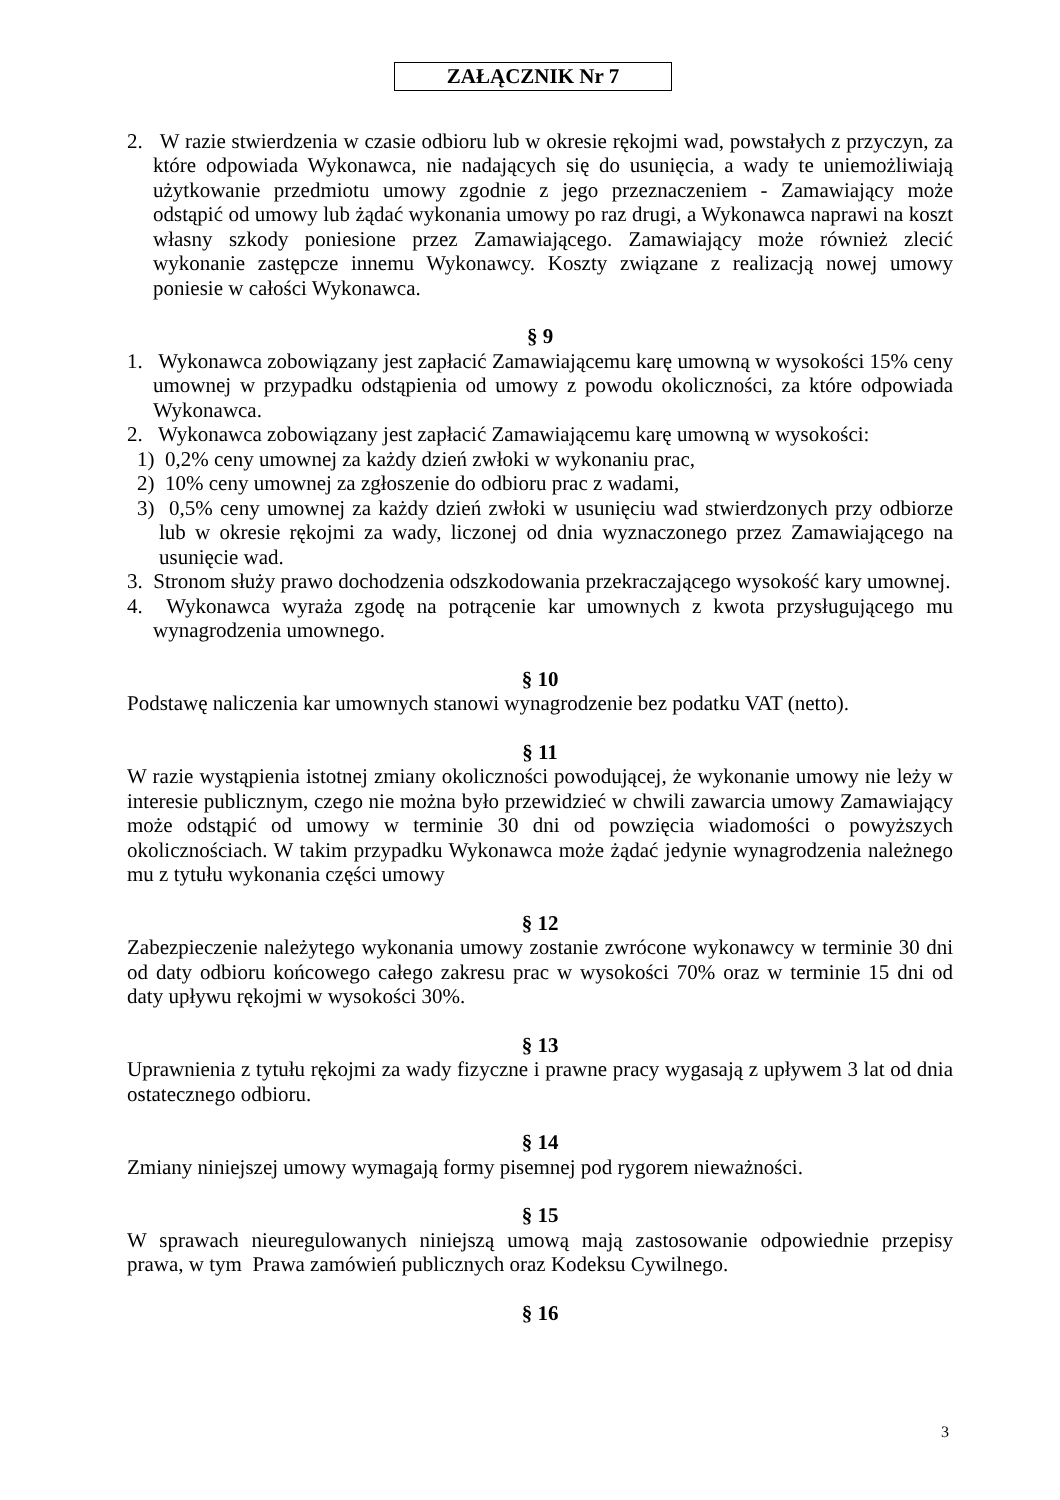ZAŁĄCZNIK Nr 7
2. W razie stwierdzenia w czasie odbioru lub w okresie rękojmi wad, powstałych z przyczyn, za które odpowiada Wykonawca, nie nadających się do usunięcia, a wady te uniemożliwiają użytkowanie przedmiotu umowy zgodnie z jego przeznaczeniem - Zamawiający może odstąpić od umowy lub żądać wykonania umowy po raz drugi, a Wykonawca naprawi na koszt własny szkody poniesione przez Zamawiającego. Zamawiający może również zlecić wykonanie zastępcze innemu Wykonawcy. Koszty związane z realizacją nowej umowy poniesie w całości Wykonawca.
§ 9
1. Wykonawca zobowiązany jest zapłacić Zamawiającemu karę umowną w wysokości 15% ceny umownej w przypadku odstąpienia od umowy z powodu okoliczności, za które odpowiada Wykonawca.
2. Wykonawca zobowiązany jest zapłacić Zamawiającemu karę umowną w wysokości:
1) 0,2% ceny umownej za każdy dzień zwłoki w wykonaniu prac,
2) 10% ceny umownej za zgłoszenie do odbioru prac z wadami,
3) 0,5% ceny umownej za każdy dzień zwłoki w usunięciu wad stwierdzonych przy odbiorze lub w okresie rękojmi za wady, liczonej od dnia wyznaczonego przez Zamawiającego na usunięcie wad.
3. Stronom służy prawo dochodzenia odszkodowania przekraczającego wysokość kary umownej.
4. Wykonawca wyraża zgodę na potrącenie kar umownych z kwota przysługującego mu wynagrodzenia umownego.
§ 10
Podstawę naliczenia kar umownych stanowi wynagrodzenie bez podatku VAT (netto).
§ 11
W razie wystąpienia istotnej zmiany okoliczności powodującej, że wykonanie umowy nie leży w interesie publicznym, czego nie można było przewidzieć w chwili zawarcia umowy Zamawiający może odstąpić od umowy w terminie 30 dni od powzięcia wiadomości o powyższych okolicznościach. W takim przypadku Wykonawca może żądać jedynie wynagrodzenia należnego mu z tytułu wykonania części umowy
§ 12
Zabezpieczenie należytego wykonania umowy zostanie zwrócone wykonawcy w terminie 30 dni od daty odbioru końcowego całego zakresu prac w wysokości 70% oraz w terminie 15 dni od daty upływu rękojmi w wysokości 30%.
§ 13
Uprawnienia z tytułu rękojmi za wady fizyczne i prawne pracy wygasają z upływem 3 lat od dnia ostatecznego odbioru.
§ 14
Zmiany niniejszej umowy wymagają formy pisemnej pod rygorem nieważności.
§ 15
W sprawach nieuregulowanych niniejszą umową mają zastosowanie odpowiednie przepisy prawa, w tym Prawa zamówień publicznych oraz Kodeksu Cywilnego.
§ 16
3